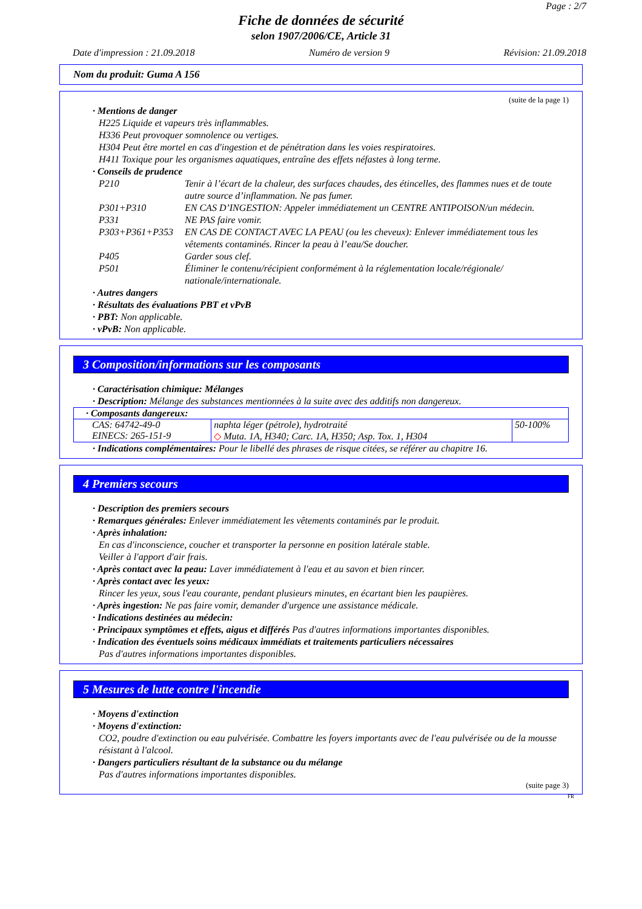Page : 2/7
Fiche de données de sécurité
selon 1907/2006/CE, Article 31
Date d'impression : 21.09.2018 Numéro de version 9 Révision: 21.09.2018
Nom du produit: Guma A 156
(suite de la page 1)
· Mentions de danger
H225 Liquide et vapeurs très inflammables.
H336 Peut provoquer somnolence ou vertiges.
H304 Peut être mortel en cas d'ingestion et de pénétration dans les voies respiratoires.
H411 Toxique pour les organismes aquatiques, entraîne des effets néfastes à long terme.
· Conseils de prudence
P210 Tenir à l’écart de la chaleur, des surfaces chaudes, des étincelles, des flammes nues et de toute autre source d’inflammation. Ne pas fumer. P301+P310 EN CAS D’INGESTION: Appeler immédiatement un CENTRE ANTIPOISON/un médecin. P331 NE PAS faire vomir. P303+P361+P353 EN CAS DE CONTACT AVEC LA PEAU (ou les cheveux): Enlever immédiatement tous les vêtements contaminés. Rincer la peau à l’eau/Se doucher. P405 Garder sous clef. P501 Éliminer le contenu/récipient conformément à la réglementation locale/régionale/ nationale/internationale.
· Autres dangers
· Résultats des évaluations PBT et vPvB
· PBT: Non applicable.
· vPvB: Non applicable.
3 Composition/informations sur les composants
· Caractérisation chimique: Mélanges
· Description: Mélange des substances mentionnées à la suite avec des additifs non dangereux.
| · Composants dangereux: | | |
| CAS: 64742-49-0 EINECS: 265-151-9 | naphta léger (pétrole), hydrotraité ◇ Muta. 1A, H340; Carc. 1A, H350; Asp. Tox. 1, H304 | 50-100% |
· Indications complémentaires: Pour le libellé des phrases de risque citées, se référer au chapitre 16.
4 Premiers secours
· Description des premiers secours
· Remarques générales: Enlever immédiatement les vêtements contaminés par le produit.
· Après inhalation:
En cas d'inconscience, coucher et transporter la personne en position latérale stable.
Veiller à l'apport d'air frais.
· Après contact avec la peau: Laver immédiatement à l'eau et au savon et bien rincer.
· Après contact avec les yeux:
Rincer les yeux, sous l'eau courante, pendant plusieurs minutes, en écartant bien les paupières.
· Après ingestion: Ne pas faire vomir, demander d'urgence une assistance médicale.
· Indications destinées au médecin:
· Principaux symptômes et effets, aigus et différés Pas d'autres informations importantes disponibles.
· Indication des éventuels soins médicaux immédiats et traitements particuliers nécessaires
Pas d'autres informations importantes disponibles.
5 Mesures de lutte contre l'incendie
· Moyens d'extinction
· Moyens d'extinction:
CO2, poudre d'extinction ou eau pulvérisée. Combattre les foyers importants avec de l'eau pulvérisée ou de la mousse résistant à l'alcool.
· Dangers particuliers résultant de la substance ou du mélange
Pas d'autres informations importantes disponibles.
(suite page 3)
FR